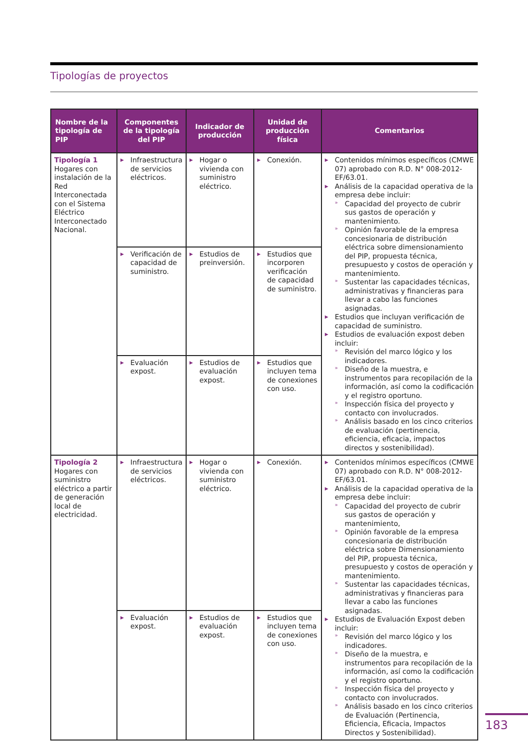Tipologías de proyectos
| Nombre de la tipología de PIP | Componentes de la tipología del PIP | Indicador de producción | Unidad de producción física | Comentarios |
| --- | --- | --- | --- | --- |
| Tipología 1 Hogares con instalación de la Red Interconectada con el Sistema Eléctrico Interconectado Nacional. | Infraestructura de servicios eléctricos. | Hogar o vivienda con suministro eléctrico. | Conexión. | Contenidos mínimos específicos (CMWE 07) aprobado con R.D. N° 008-2012-EF/63.01. Análisis de la capacidad operativa de la empresa debe incluir: Capacidad del proyecto de cubrir sus gastos de operación y mantenimiento. Opinión favorable de la empresa concesionaria de distribución eléctrica sobre dimensionamiento del PIP, propuesta técnica, presupuesto y costos de operación y mantenimiento. Sustentar las capacidades técnicas, administrativas y financieras para llevar a cabo las funciones asignadas. Estudios que incluyan verificación de capacidad de suministro. Estudios de evaluación expost deben incluir: Revisión del marco lógico y los indicadores. Diseño de la muestra, e instrumentos para recopilación de la información, así como la codificación y el registro oportuno. Inspección física del proyecto y contacto con involucrados. Análisis basado en los cinco criterios de evaluación (pertinencia, eficiencia, eficacia, impactos directos y sostenibilidad). |
| | Verificación de capacidad de suministro. | Estudios de preinversión. | Estudios que incorporen verificación de capacidad de suministro. | |
| | Evaluación expost. | Estudios de evaluación expost. | Estudios que incluyen tema de conexiones con uso. | |
| Tipología 2 Hogares con suministro eléctrico a partir de generación local de electricidad. | Infraestructura de servicios eléctricos. | Hogar o vivienda con suministro eléctrico. | Conexión. | Contenidos mínimos específicos (CMWE 07) aprobado con R.D. N° 008-2012-EF/63.01. Análisis de la capacidad operativa de la empresa debe incluir: Capacidad del proyecto de cubrir sus gastos de operación y mantenimiento, Opinión favorable de la empresa concesionaria de distribución eléctrica sobre Dimensionamiento del PIP, propuesta técnica, presupuesto y costos de operación y mantenimiento. Sustentar las capacidades técnicas, administrativas y financieras para llevar a cabo las funciones asignadas. Estudios de Evaluación Expost deben incluir: Revisión del marco lógico y los indicadores. Diseño de la muestra, e instrumentos para recopilación de la información, así como la codificación y el registro oportuno. Inspección física del proyecto y contacto con involucrados. Análisis basado en los cinco criterios de Evaluación (Pertinencia, Eficiencia, Eficacia, Impactos Directos y Sostenibilidad). |
| | Evaluación expost. | Estudios de evaluación expost. | Estudios que incluyen tema de conexiones con uso. | |
183